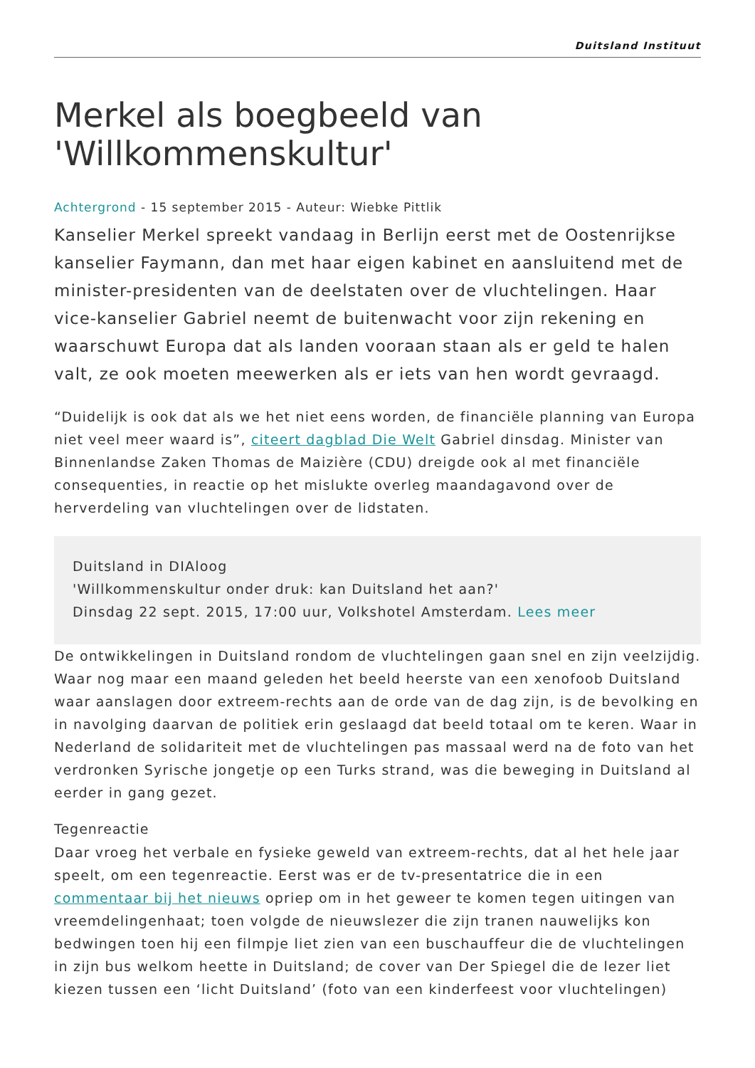Duitsland Instituut
Merkel als boegbeeld van 'Willkommenskultur'
Achtergrond - 15 september 2015 - Auteur: Wiebke Pittlik
Kanselier Merkel spreekt vandaag in Berlijn eerst met de Oostenrijkse kanselier Faymann, dan met haar eigen kabinet en aansluitend met de minister-presidenten van de deelstaten over de vluchtelingen. Haar vice-kanselier Gabriel neemt de buitenwacht voor zijn rekening en waarschuwt Europa dat als landen vooraan staan als er geld te halen valt, ze ook moeten meewerken als er iets van hen wordt gevraagd.
“Duidelijk is ook dat als we het niet eens worden, de financiële planning van Europa niet veel meer waard is”, citeert dagblad Die Welt Gabriel dinsdag. Minister van Binnenlandse Zaken Thomas de Maizière (CDU) dreigde ook al met financiële consequenties, in reactie op het mislukte overleg maandagavond over de herverdeling van vluchtelingen over de lidstaten.
Duitsland in DIAloog
'Willkommenskultur onder druk: kan Duitsland het aan?'
Dinsdag 22 sept. 2015, 17:00 uur, Volkshotel Amsterdam. Lees meer
De ontwikkelingen in Duitsland rondom de vluchtelingen gaan snel en zijn veelzijdig. Waar nog maar een maand geleden het beeld heerste van een xenofoob Duitsland waar aanslagen door extreem-rechts aan de orde van de dag zijn, is de bevolking en in navolging daarvan de politiek erin geslaagd dat beeld totaal om te keren. Waar in Nederland de solidariteit met de vluchtelingen pas massaal werd na de foto van het verdronken Syrische jongetje op een Turks strand, was die beweging in Duitsland al eerder in gang gezet.
Tegenreactie
Daar vroeg het verbale en fysieke geweld van extreem-rechts, dat al het hele jaar speelt, om een tegenreactie. Eerst was er de tv-presentatrice die in een commentaar bij het nieuws opriep om in het geweer te komen tegen uitingen van vreemdelingenhaat; toen volgde de nieuwslezer die zijn tranen nauwelijks kon bedwingen toen hij een filmpje liet zien van een buschauffeur die de vluchtelingen in zijn bus welkom heette in Duitsland; de cover van Der Spiegel die de lezer liet kiezen tussen een ‘licht Duitsland’ (foto van een kinderfeest voor vluchtelingen)